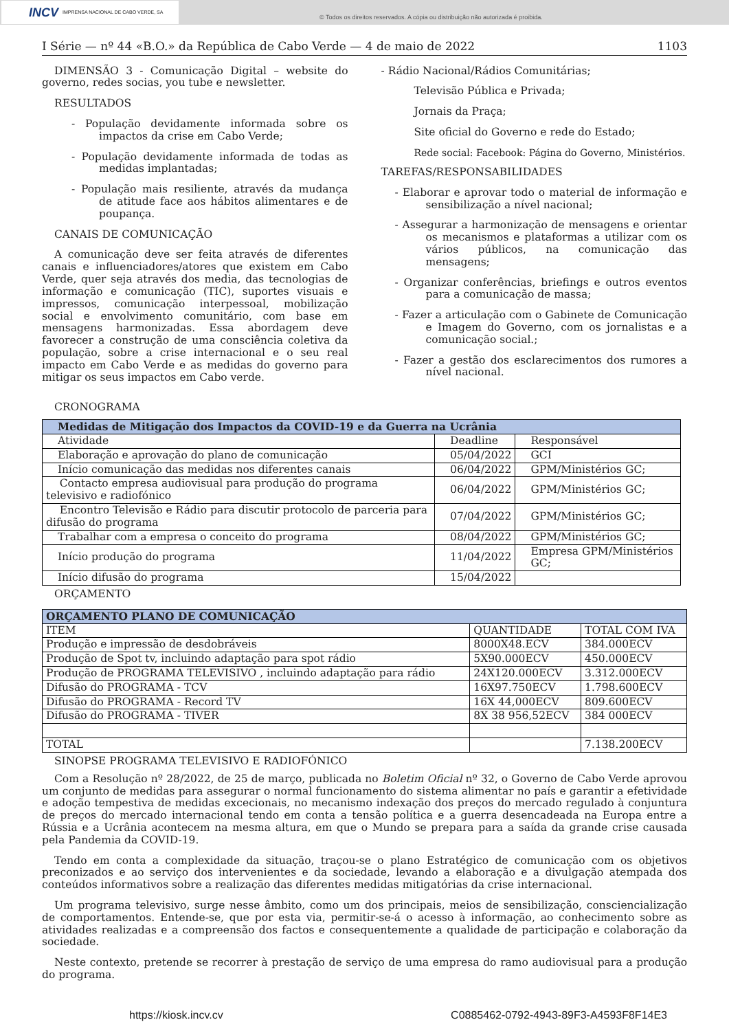INCV IMPRENSA NACIONAL DE CABO VERDE, SA
© Todos os direitos reservados. A cópia ou distribuição não autorizada é proibida.
I Série — nº 44 «B.O.» da República de Cabo Verde — 4 de maio de 2022 1103
DIMENSÃO 3 - Comunicação Digital – website do governo, redes socias, you tube e newsletter.
RESULTADOS
- População devidamente informada sobre os impactos da crise em Cabo Verde;
- População devidamente informada de todas as medidas implantadas;
- População mais resiliente, através da mudança de atitude face aos hábitos alimentares e de poupança.
CANAIS DE COMUNICAÇÃO
A comunicação deve ser feita através de diferentes canais e influenciadores/atores que existem em Cabo Verde, quer seja através dos media, das tecnologias de informação e comunicação (TIC), suportes visuais e impressos, comunicação interpessoal, mobilização social e envolvimento comunitário, com base em mensagens harmonizadas. Essa abordagem deve favorecer a construção de uma consciência coletiva da população, sobre a crise internacional e o seu real impacto em Cabo Verde e as medidas do governo para mitigar os seus impactos em Cabo verde.
- Rádio Nacional/Rádios Comunitárias;
Televisão Pública e Privada;
Jornais da Praça;
Site oficial do Governo e rede do Estado;
Rede social: Facebook: Página do Governo, Ministérios.
TAREFAS/RESPONSABILIDADES
- Elaborar e aprovar todo o material de informação e sensibilização a nível nacional;
- Assegurar a harmonização de mensagens e orientar os mecanismos e plataformas a utilizar com os vários públicos, na comunicação das mensagens;
- Organizar conferências, briefings e outros eventos para a comunicação de massa;
- Fazer a articulação com o Gabinete de Comunicação e Imagem do Governo, com os jornalistas e a comunicação social.;
- Fazer a gestão dos esclarecimentos dos rumores a nível nacional.
CRONOGRAMA
| Medidas de Mitigação dos Impactos da COVID-19 e da Guerra na Ucrânia | | |
| --- | --- | --- |
| Atividade | Deadline | Responsável |
| Elaboração e aprovação do plano de comunicação | 05/04/2022 | GCI |
| Início comunicação das medidas nos diferentes canais | 06/04/2022 | GPM/Ministérios GC; |
| Contacto empresa audiovisual para produção do programa televisivo e radiofónico | 06/04/2022 | GPM/Ministérios GC; |
| Encontro Televisão e Rádio para discutir protocolo de parceria para difusão do programa | 07/04/2022 | GPM/Ministérios GC; |
| Trabalhar com a empresa o conceito do programa | 08/04/2022 | GPM/Ministérios GC; |
| Início produção do programa | 11/04/2022 | Empresa GPM/Ministérios GC; |
| Início difusão do programa | 15/04/2022 | |
ORÇAMENTO
| ORÇAMENTO PLANO DE COMUNICAÇÃO | | |
| --- | --- | --- |
| ITEM | QUANTIDADE | TOTAL COM IVA |
| Produção e impressão de desdobráveis | 8000X48.ECV | 384.000ECV |
| Produção de Spot tv, incluindo adaptação para spot rádio | 5X90.000ECV | 450.000ECV |
| Produção de PROGRAMA TELEVISIVO , incluindo adaptação para rádio | 24X120.000ECV | 3.312.000ECV |
| Difusão do PROGRAMA - TCV | 16X97.750ECV | 1.798.600ECV |
| Difusão do PROGRAMA - Record TV | 16X 44,000ECV | 809.600ECV |
| Difusão do PROGRAMA - TIVER | 8X 38 956,52ECV | 384 000ECV |
| TOTAL | | 7.138.200ECV |
SINOPSE PROGRAMA TELEVISIVO E RADIOFÓNICO
Com a Resolução nº 28/2022, de 25 de março, publicada no Boletim Oficial nº 32, o Governo de Cabo Verde aprovou um conjunto de medidas para assegurar o normal funcionamento do sistema alimentar no país e garantir a efetividade e adoção tempestiva de medidas excecionais, no mecanismo indexação dos preços do mercado regulado à conjuntura de preços do mercado internacional tendo em conta a tensão política e a guerra desencadeada na Europa entre a Rússia e a Ucrânia acontecem na mesma altura, em que o Mundo se prepara para a saída da grande crise causada pela Pandemia da COVID-19.
Tendo em conta a complexidade da situação, traçou-se o plano Estratégico de comunicação com os objetivos preconizados e ao serviço dos intervenientes e da sociedade, levando a elaboração e a divulgação atempada dos conteúdos informativos sobre a realização das diferentes medidas mitigatórias da crise internacional.
Um programa televisivo, surge nesse âmbito, como um dos principais, meios de sensibilização, consciencialização de comportamentos. Entende-se, que por esta via, permitir-se-á o acesso à informação, ao conhecimento sobre as atividades realizadas e a compreensão dos factos e consequentemente a qualidade de participação e colaboração da sociedade.
Neste contexto, pretende se recorrer à prestação de serviço de uma empresa do ramo audiovisual para a produção do programa.
https://kiosk.incv.cv C0885462-0792-4943-89F3-A4593F8F14E3